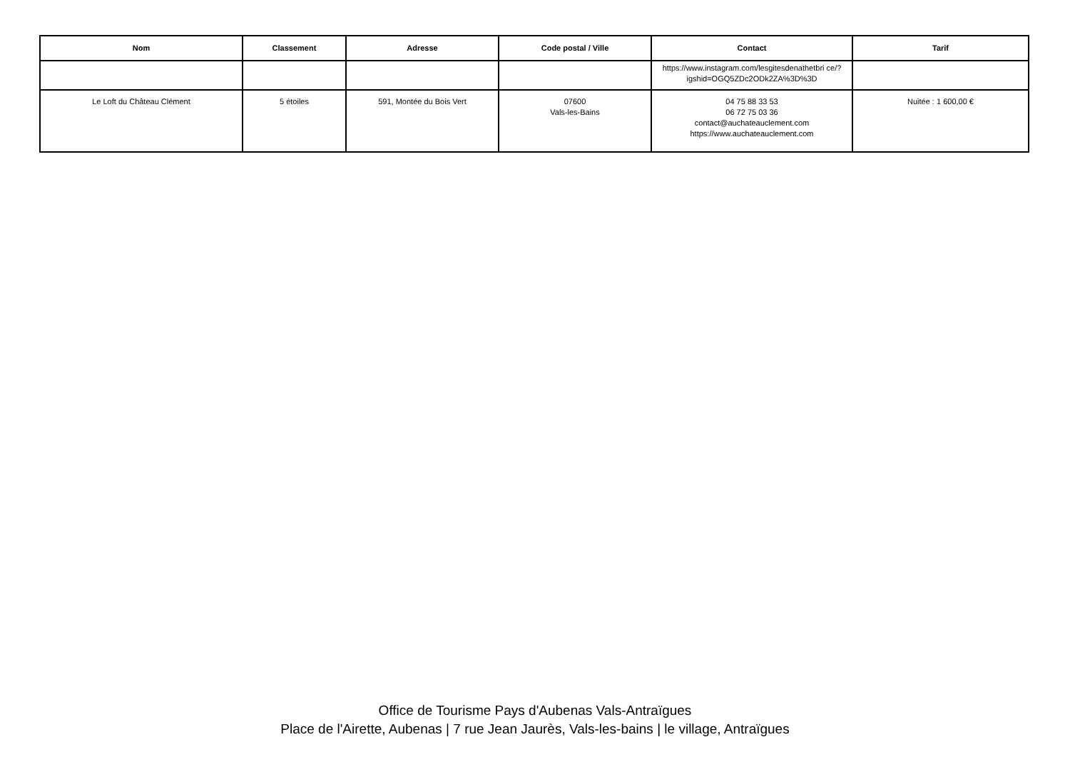| Nom | Classement | Adresse | Code postal / Ville | Contact | Tarif |
| --- | --- | --- | --- | --- | --- |
| | | | | https://www.instagram.com/lesgitesdenathetbri ce/?igshid=OGQ5ZDc2ODk2ZA%3D%3D | |
| Le Loft du Château Clément | 5 étoiles | 591, Montée du Bois Vert | 07600 Vals-les-Bains | 04 75 88 33 53 06 72 75 03 36 contact@auchateauclement.com https://www.auchateauclement.com | Nuitée : 1 600,00 € |
Office de Tourisme Pays d'Aubenas Vals-Antraïgues
Place de l'Airette, Aubenas | 7 rue Jean Jaurès, Vals-les-bains | le village, Antraïgues